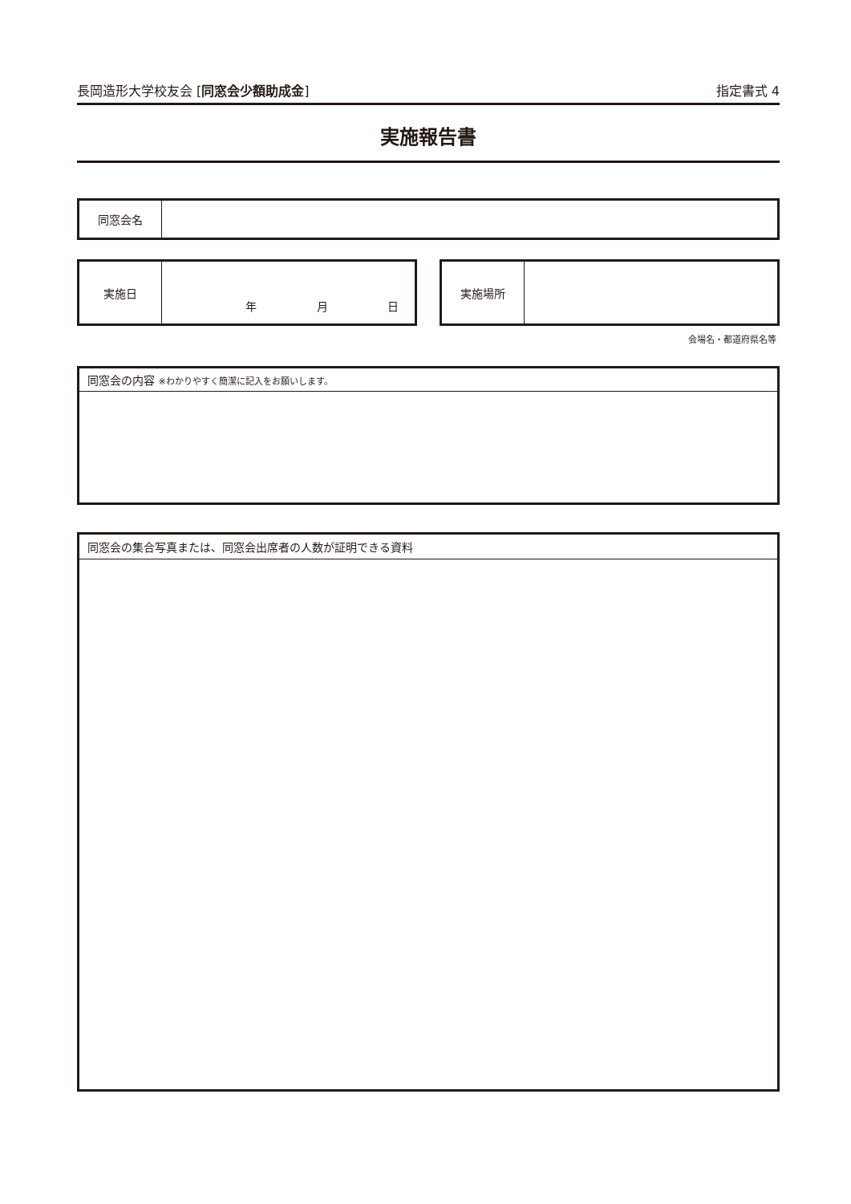長岡造形大学校友会 [同窓会少額助成金] 指定書式 4
実施報告書
| 同窓会名 | |
| 実施日 | 年 月 日 |
| 実施場所 | |
会場名・都道府県名等
| 同窓会の内容 ※わかりやすく簡潔に記入をお願いします。 |
| 同窓会の集合写真または、同窓会出席者の人数が証明できる資料 |